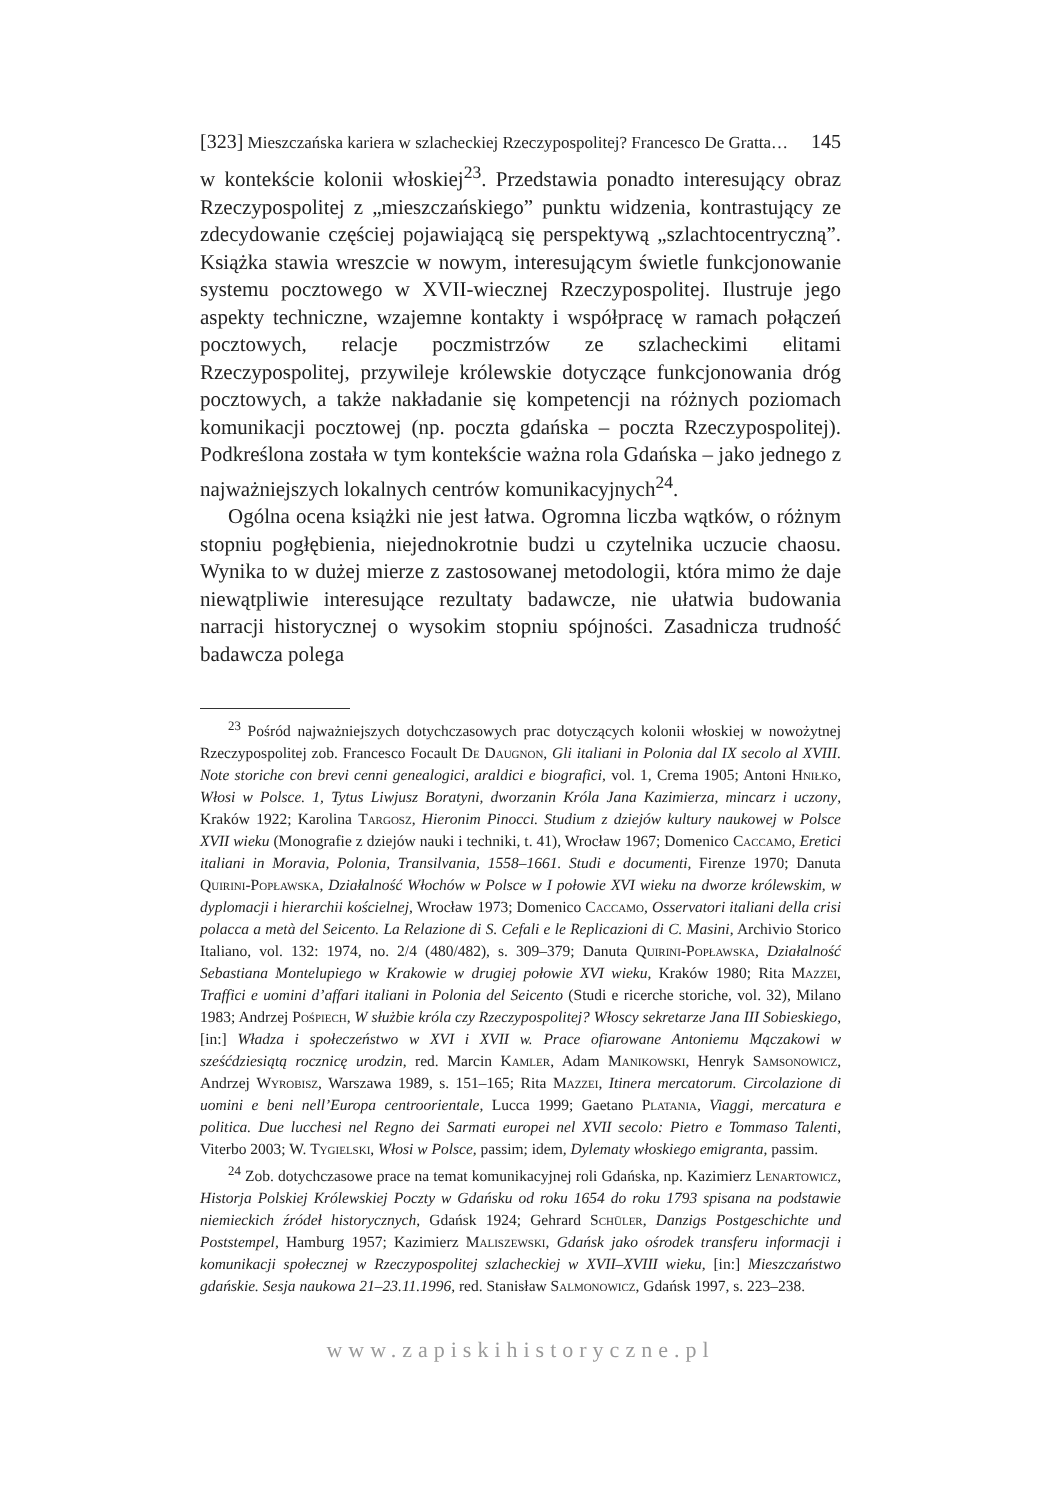[323] Mieszczańska kariera w szlacheckiej Rzeczypospolitej? Francesco De Gratta… 145
w kontekście kolonii włoskiej<sup>23</sup>. Przedstawia ponadto interesujący obraz Rzeczypospolitej z „mieszczańskiego” punktu widzenia, kontrastujący ze zdecydowanie częściej pojawiającą się perspektywą „szlachtocentryczną”. Książka stawia wreszcie w nowym, interesującym świetle funkcjonowanie systemu pocztowego w XVII-wiecznej Rzeczypospolitej. Ilustruje jego aspekty techniczne, wzajemne kontakty i współpracę w ramach połączeń pocztowych, relacje poczmistrzów ze szlacheckimi elitami Rzeczypospolitej, przywileje królewskie dotyczące funkcjonowania dróg pocztowych, a także nakładanie się kompetencji na różnych poziomach komunikacji pocztowej (np. poczta gdańska – poczta Rzeczypospolitej). Podkreślona została w tym kontekście ważna rola Gdańska – jako jednego z najważniejszych lokalnych centrów komunikacyjnych<sup>24</sup>.
Ogólna ocena książki nie jest łatwa. Ogromna liczba wątków, o różnym stopniu pogłębienia, niejednokrotnie budzi u czytelnika uczucie chaosu. Wynika to w dużej mierze z zastosowanej metodologii, która mimo że daje niewątpliwie interesujące rezultaty badawcze, nie ułatwia budowania narracji historycznej o wysokim stopniu spójności. Zasadnicza trudność badawcza polega
<sup>23</sup> Pośród najważniejszych dotychczasowych prac dotyczących kolonii włoskiej w nowożytnej Rzeczypospolitej zob. Francesco Focault De Daugnon, Gli italiani in Polonia dal IX secolo al XVIII. Note storiche con brevi cenni genealogici, araldici e biografici, vol. 1, Crema 1905; Antoni Hniłko, Włosi w Polsce. 1, Tytus Liwjusz Boratyni, dworzanin Króla Jana Kazimierza, mincarz i uczony, Kraków 1922; Karolina Targosz, Hieronim Pinocci. Studium z dziejów kultury naukowej w Polsce XVII wieku (Monografie z dziejów nauki i techniki, t. 41), Wrocław 1967; Domenico Caccamo, Eretici italiani in Moravia, Polonia, Transilvania, 1558–1661. Studi e documenti, Firenze 1970; Danuta Quirini-Popławska, Działalność Włochów w Polsce w I połowie XVI wieku na dworze królewskim, w dyplomacji i hierarchii kościelnej, Wrocław 1973; Domenico Caccamo, Osservatori italiani della crisi polacca a metà del Seicento. La Relazione di S. Cefali e le Replicazioni di C. Masini, Archivio Storico Italiano, vol. 132: 1974, no. 2/4 (480/482), s. 309–379; Danuta Quirini-Popławska, Działalność Sebastiana Montelupiego w Krakowie w drugiej połowie XVI wieku, Kraków 1980; Rita Mazzei, Traffici e uomini d’affari italiani in Polonia del Seicento (Studi e ricerche storiche, vol. 32), Milano 1983; Andrzej Pośpiech, W służbie króla czy Rzeczypospolitej? Włoscy sekretarze Jana III Sobieskiego, [in:] Władza i społeczeństwo w XVI i XVII w. Prace ofiarowane Antoniemu Mączakowi w sześćdziesiątą rocznicę urodzin, red. Marcin Kamler, Adam Manikowski, Henryk Samsonowicz, Andrzej Wyrobisz, Warszawa 1989, s. 151–165; Rita Mazzei, Itinera mercatorum. Circolazione di uomini e beni nell’Europa centroorientale, Lucca 1999; Gaetano Platania, Viaggi, mercatura e politica. Due lucchesi nel Regno dei Sarmati europei nel XVII secolo: Pietro e Tommaso Talenti, Viterbo 2003; W. Tygielski, Włosi w Polsce, passim; idem, Dylematy włoskiego emigranta, passim.
<sup>24</sup> Zob. dotychczasowe prace na temat komunikacyjnej roli Gdańska, np. Kazimierz Lenartowicz, Historja Polskiej Królewskiej Poczty w Gdańsku od roku 1654 do roku 1793 spisana na podstawie niemieckich źródeł historycznych, Gdańsk 1924; Gehrard Schüler, Danzigs Postgeschichte und Poststempel, Hamburg 1957; Kazimierz Maliszewski, Gdańsk jako ośrodek transferu informacji i komunikacji społecznej w Rzeczypospolitej szlacheckiej w XVII–XVIII wieku, [in:] Mieszczaństwo gdańskie. Sesja naukowa 21–23.11.1996, red. Stanisław Salmonowicz, Gdańsk 1997, s. 223–238.
www.zapiskihistoryczne.pl